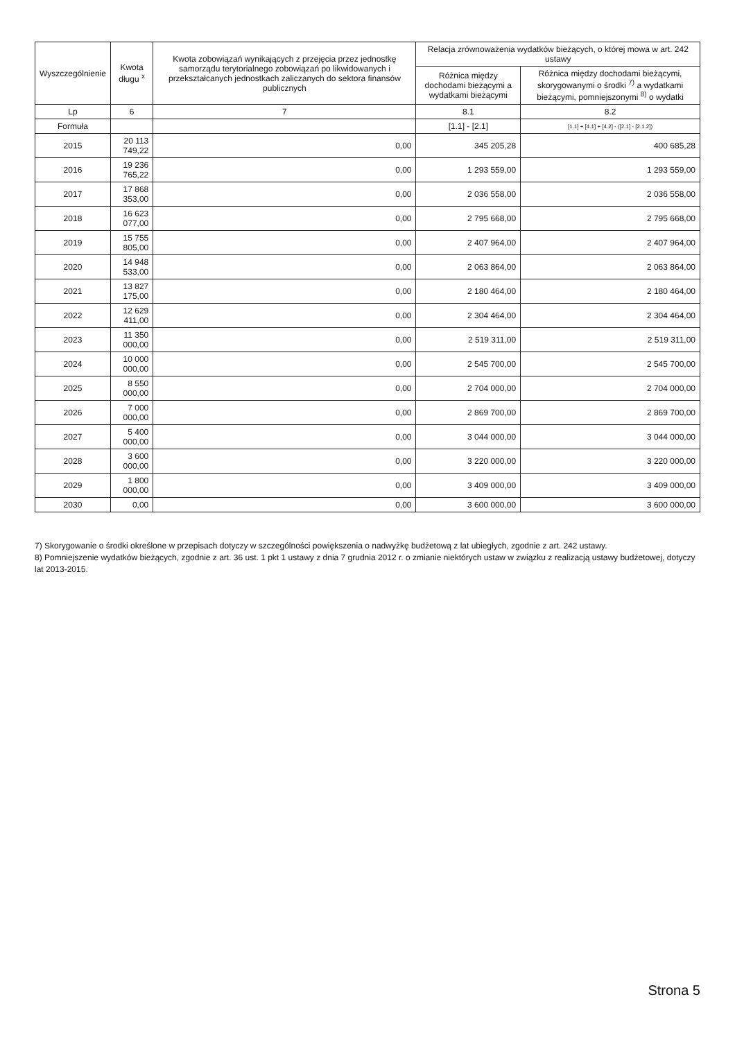| Wyszczególnienie | Kwota długu <sup>x</sup> | Kwota zobowiązań wynikających z przejęcia przez jednostkę samorządu terytorialnego zobowiązań po likwidowanych i przekształcanych jednostkach zaliczanych do sektora finansów publicznych | Relacja zrównoważenia wydatków bieżących, o której mowa w art. 242 ustawy | |
| --- | --- | --- | --- | --- |
| | | | Różnica między dochodami bieżącymi a wydatkami bieżącymi | Różnica między dochodami bieżącymi, skorygowanymi o środki <sup>7)</sup> a wydatkami bieżącymi, pomniejszonymi <sup>8)</sup> o wydatki |
| Lp | 6 | 7 | 8.1 | 8.2 |
| Formuła | | | [1.1] - [2.1] | [1.1] + [4.1] + [4.2] - ([2.1] - [2.1.2]) |
| 2015 | 20 113 749,22 | 0,00 | 345 205,28 | 400 685,28 |
| 2016 | 19 236 765,22 | 0,00 | 1 293 559,00 | 1 293 559,00 |
| 2017 | 17 868 353,00 | 0,00 | 2 036 558,00 | 2 036 558,00 |
| 2018 | 16 623 077,00 | 0,00 | 2 795 668,00 | 2 795 668,00 |
| 2019 | 15 755 805,00 | 0,00 | 2 407 964,00 | 2 407 964,00 |
| 2020 | 14 948 533,00 | 0,00 | 2 063 864,00 | 2 063 864,00 |
| 2021 | 13 827 175,00 | 0,00 | 2 180 464,00 | 2 180 464,00 |
| 2022 | 12 629 411,00 | 0,00 | 2 304 464,00 | 2 304 464,00 |
| 2023 | 11 350 000,00 | 0,00 | 2 519 311,00 | 2 519 311,00 |
| 2024 | 10 000 000,00 | 0,00 | 2 545 700,00 | 2 545 700,00 |
| 2025 | 8 550 000,00 | 0,00 | 2 704 000,00 | 2 704 000,00 |
| 2026 | 7 000 000,00 | 0,00 | 2 869 700,00 | 2 869 700,00 |
| 2027 | 5 400 000,00 | 0,00 | 3 044 000,00 | 3 044 000,00 |
| 2028 | 3 600 000,00 | 0,00 | 3 220 000,00 | 3 220 000,00 |
| 2029 | 1 800 000,00 | 0,00 | 3 409 000,00 | 3 409 000,00 |
| 2030 | 0,00 | 0,00 | 3 600 000,00 | 3 600 000,00 |
7) Skorygowanie o środki określone w przepisach dotyczy w szczególności powiększenia o nadwyżkę budżetową z lat ubiegłych, zgodnie z art. 242 ustawy.
8) Pomniejszenie wydatków bieżących, zgodnie z art. 36 ust. 1 pkt 1 ustawy z dnia 7 grudnia 2012 r. o zmianie niektórych ustaw w związku z realizacją ustawy budżetowej, dotyczy lat 2013-2015.
Strona 5